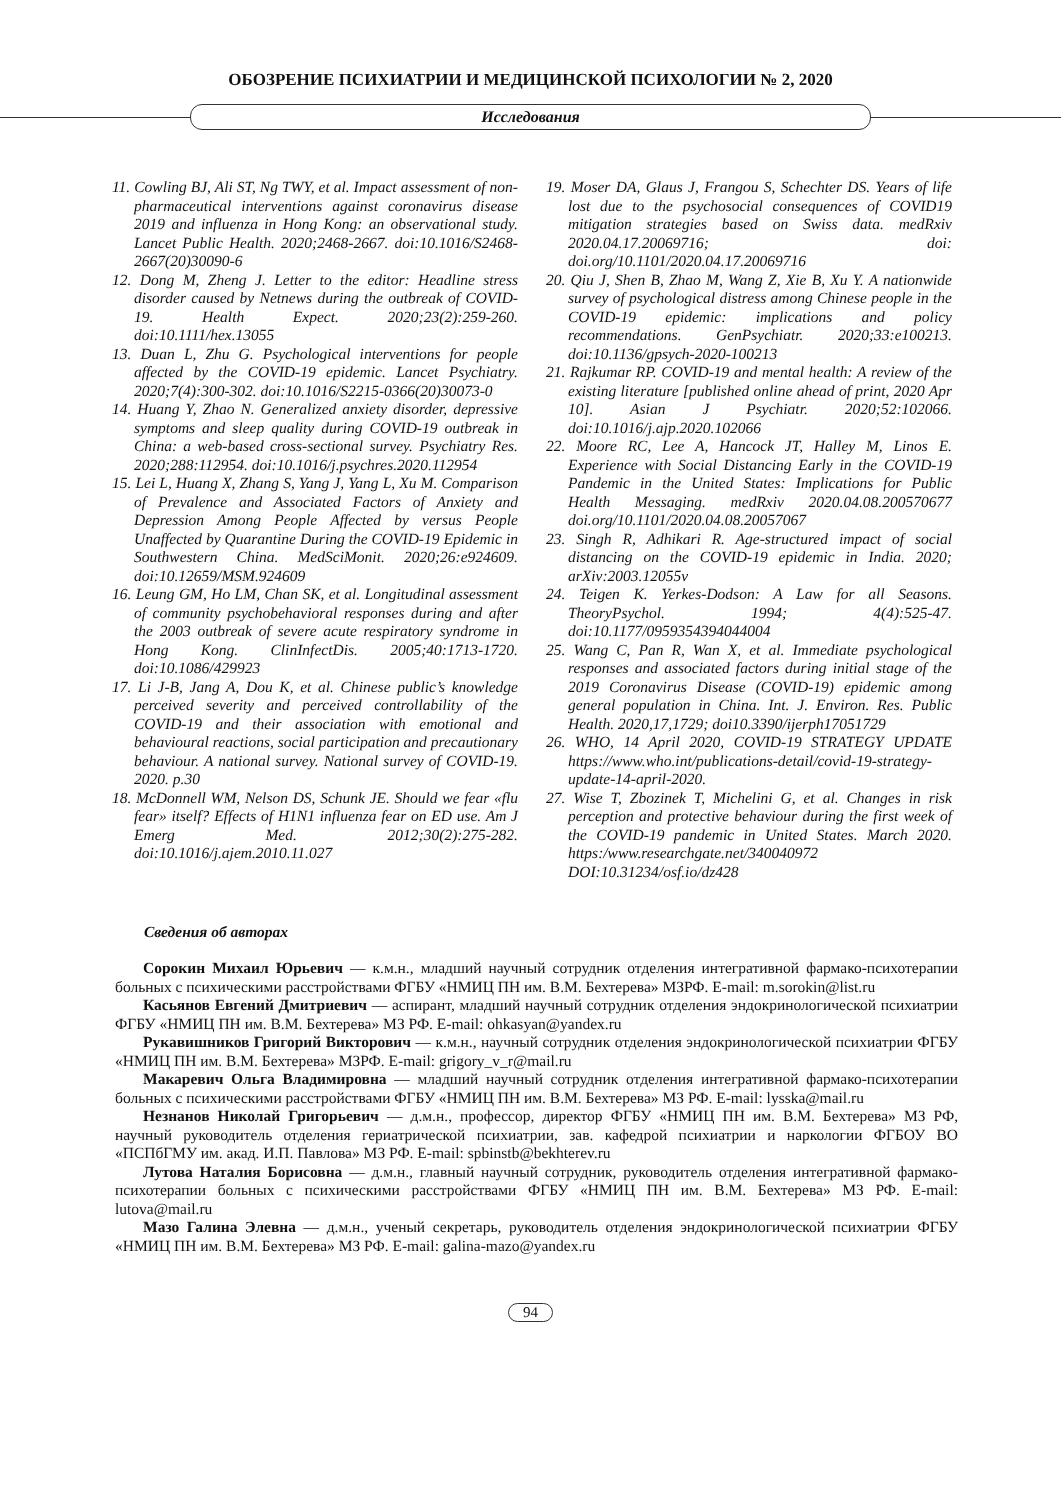ОБОЗРЕНИЕ ПСИХИАТРИИ И МЕДИЦИНСКОЙ ПСИХОЛОГИИ № 2, 2020
Исследования
11. Cowling BJ, Ali ST, Ng TWY, et al. Impact assessment of non-pharmaceutical interventions against coronavirus disease 2019 and influenza in Hong Kong: an observational study. Lancet Public Health. 2020;2468-2667. doi:10.1016/S2468-2667(20)30090-6
12. Dong M, Zheng J. Letter to the editor: Headline stress disorder caused by Netnews during the outbreak of COVID-19. Health Expect. 2020;23(2):259-260. doi:10.1111/hex.13055
13. Duan L, Zhu G. Psychological interventions for people affected by the COVID-19 epidemic. Lancet Psychiatry. 2020;7(4):300-302. doi:10.1016/S2215-0366(20)30073-0
14. Huang Y, Zhao N. Generalized anxiety disorder, depressive symptoms and sleep quality during COVID-19 outbreak in China: a web-based cross-sectional survey. Psychiatry Res. 2020;288:112954. doi:10.1016/j.psychres.2020.112954
15. Lei L, Huang X, Zhang S, Yang J, Yang L, Xu M. Comparison of Prevalence and Associated Factors of Anxiety and Depression Among People Affected by versus People Unaffected by Quarantine During the COVID-19 Epidemic in Southwestern China. MedSciMonit. 2020;26:e924609. doi:10.12659/MSM.924609
16. Leung GM, Ho LM, Chan SK, et al. Longitudinal assessment of community psychobehavioral responses during and after the 2003 outbreak of severe acute respiratory syndrome in Hong Kong. ClinInfectDis. 2005;40:1713-1720. doi:10.1086/429923
17. Li J-B, Jang A, Dou K, et al. Chinese public’s knowledge perceived severity and perceived controllability of the COVID-19 and their association with emotional and behavioural reactions, social participation and precautionary behaviour. A national survey. National survey of COVID-19. 2020. p.30
18. McDonnell WM, Nelson DS, Schunk JE. Should we fear «flu fear» itself? Effects of H1N1 influenza fear on ED use. Am J Emerg Med. 2012;30(2):275-282. doi:10.1016/j.ajem.2010.11.027
19. Moser DA, Glaus J, Frangou S, Schechter DS. Years of life lost due to the psychosocial consequences of COVID19 mitigation strategies based on Swiss data. medRxiv 2020.04.17.20069716; doi: doi.org/10.1101/2020.04.17.20069716
20. Qiu J, Shen B, Zhao M, Wang Z, Xie B, Xu Y. A nationwide survey of psychological distress among Chinese people in the COVID-19 epidemic: implications and policy recommendations. GenPsychiatr. 2020;33:e100213. doi:10.1136/gpsych-2020-100213
21. Rajkumar RP. COVID-19 and mental health: A review of the existing literature [published online ahead of print, 2020 Apr 10]. Asian J Psychiatr. 2020;52:102066. doi:10.1016/j.ajp.2020.102066
22. Moore RC, Lee A, Hancock JT, Halley M, Linos E. Experience with Social Distancing Early in the COVID-19 Pandemic in the United States: Implications for Public Health Messaging. medRxiv 2020.04.08.200570677 doi.org/10.1101/2020.04.08.20057067
23. Singh R, Adhikari R. Age-structured impact of social distancing on the COVID-19 epidemic in India. 2020; arXiv:2003.12055v
24. Teigen K. Yerkes-Dodson: A Law for all Seasons. TheoryPsychol. 1994; 4(4):525-47. doi:10.1177/0959354394044004
25. Wang C, Pan R, Wan X, et al. Immediate psychological responses and associated factors during initial stage of the 2019 Coronavirus Disease (COVID-19) epidemic among general population in China. Int. J. Environ. Res. Public Health. 2020,17,1729; doi10.3390/ijerph17051729
26. WHO, 14 April 2020, COVID-19 STRATEGY UPDATE https://www.who.int/publications-detail/covid-19-strategy-update-14-april-2020.
27. Wise T, Zbozinek T, Michelini G, et al. Changes in risk perception and protective behaviour during the first week of the COVID-19 pandemic in United States. March 2020. https:/www.researchgate.net/340040972 DOI:10.31234/osf.io/dz428
Сведения об авторах
Сорокин Михаил Юрьевич — к.м.н., младший научный сотрудник отделения интегративной фармако-психотерапии больных с психическими расстройствами ФГБУ «НМИЦ ПН им. В.М. Бехтерева» МЗРФ. E-mail: m.sorokin@list.ru
Касьянов Евгений Дмитриевич — аспирант, младший научный сотрудник отделения эндокринологической психиатрии ФГБУ «НМИЦ ПН им. В.М. Бехтерева» МЗ РФ. E-mail: ohkasyan@yandex.ru
Рукавишников Григорий Викторович — к.м.н., научный сотрудник отделения эндокринологической психиатрии ФГБУ «НМИЦ ПН им. В.М. Бехтерева» МЗРФ. E-mail: grigory_v_r@mail.ru
Макаревич Ольга Владимировна — младший научный сотрудник отделения интегративной фармако-психотерапии больных с психическими расстройствами ФГБУ «НМИЦ ПН им. В.М. Бехтерева» МЗ РФ. E-mail: lysska@mail.ru
Незнанов Николай Григорьевич — д.м.н., профессор, директор ФГБУ «НМИЦ ПН им. В.М. Бехтерева» МЗ РФ, научный руководитель отделения гериатрической психиатрии, зав. кафедрой психиатрии и наркологии ФГБОУ ВО «ПСПбГМУ им. акад. И.П. Павлова» МЗ РФ. E-mail: spbinstb@bekhterev.ru
Лутова Наталия Борисовна — д.м.н., главный научный сотрудник, руководитель отделения интегративной фармако-психотерапии больных с психическими расстройствами ФГБУ «НМИЦ ПН им. В.М. Бехтерева» МЗ РФ. E-mail: lutova@mail.ru
Мазо Галина Элевна — д.м.н., ученый секретарь, руководитель отделения эндокринологической психиатрии ФГБУ «НМИЦ ПН им. В.М. Бехтерева» МЗ РФ. E-mail: galina-mazo@yandex.ru
94